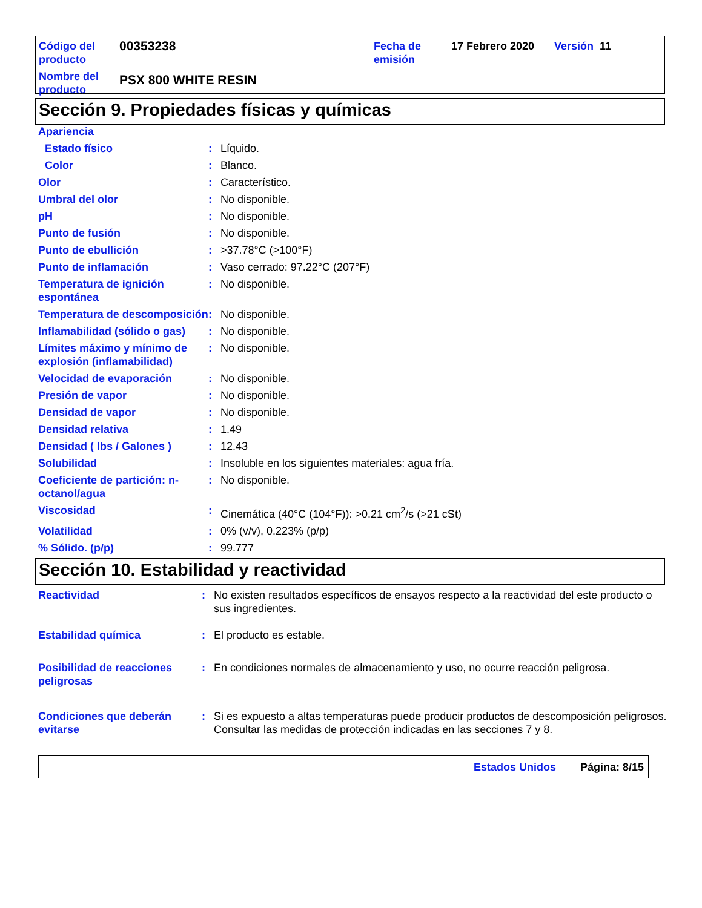| Código del producto | 00353238 | Fecha de emisión | 17 Febrero 2020 | Versión 11 |
| Nombre del producto | PSX 800 WHITE RESIN | | | |
Sección 9. Propiedades físicas y químicas
| Apariencia | | |
| Estado físico | : | Líquido. |
| Color | : | Blanco. |
| Olor | : | Característico. |
| Umbral del olor | : | No disponible. |
| pH | : | No disponible. |
| Punto de fusión | : | No disponible. |
| Punto de ebullición | : | >37.78°C (>100°F) |
| Punto de inflamación | : | Vaso cerrado: 97.22°C (207°F) |
| Temperatura de ignición espontánea | : | No disponible. |
| Temperatura de descomposición | : | No disponible. |
| Inflamabilidad (sólido o gas) | : | No disponible. |
| Límites máximo y mínimo de explosión (inflamabilidad) | : | No disponible. |
| Velocidad de evaporación | : | No disponible. |
| Presión de vapor | : | No disponible. |
| Densidad de vapor | : | No disponible. |
| Densidad relativa | : | 1.49 |
| Densidad ( lbs / Galones ) | : | 12.43 |
| Solubilidad | : | Insoluble en los siguientes materiales: agua fría. |
| Coeficiente de partición: n-octanol/agua | : | No disponible. |
| Viscosidad | : | Cinemática (40°C (104°F)): >0.21 cm<sup>2</sup>/s (>21 cSt) |
| Volatilidad | : | 0% (v/v), 0.223% (p/p) |
| % Sólido. (p/p) | : | 99.777 |
Sección 10. Estabilidad y reactividad
| Reactividad | : | No existen resultados específicos de ensayos respecto a la reactividad del este producto o sus ingredientes. |
| Estabilidad química | : | El producto es estable. |
| Posibilidad de reacciones peligrosas | : | En condiciones normales de almacenamiento y uso, no ocurre reacción peligrosa. |
| Condiciones que deberán evitarse | : | Si es expuesto a altas temperaturas puede producir productos de descomposición peligrosos. Consultar las medidas de protección indicadas en las secciones 7 y 8. |
Estados Unidos Página: 8/15